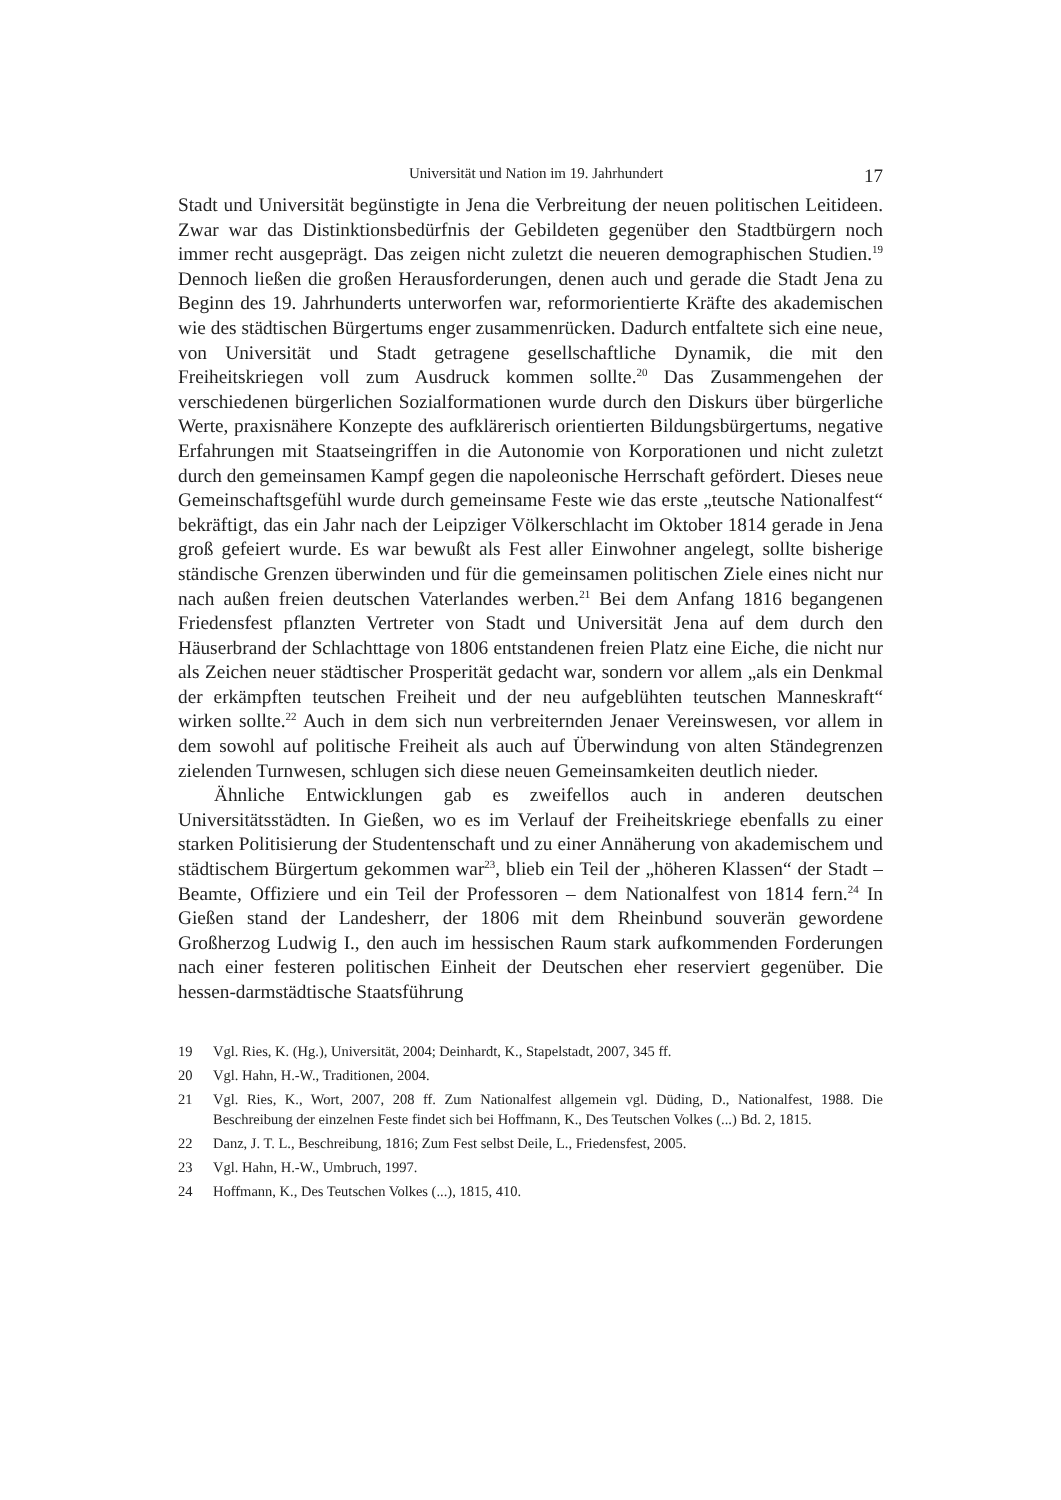Universität und Nation im 19. Jahrhundert
17
Stadt und Universität begünstigte in Jena die Verbreitung der neuen politischen Leitideen. Zwar war das Distinktionsbedürfnis der Gebildeten gegenüber den Stadtbürgern noch immer recht ausgeprägt. Das zeigen nicht zuletzt die neueren demographischen Studien.<sup>19</sup> Dennoch ließen die großen Herausforderungen, denen auch und gerade die Stadt Jena zu Beginn des 19. Jahrhunderts unterworfen war, reformorientierte Kräfte des akademischen wie des städtischen Bürgertums enger zusammenrücken. Dadurch entfaltete sich eine neue, von Universität und Stadt getragene gesellschaftliche Dynamik, die mit den Freiheitskriegen voll zum Ausdruck kommen sollte.<sup>20</sup> Das Zusammengehen der verschiedenen bürgerlichen Sozialformationen wurde durch den Diskurs über bürgerliche Werte, praxisnähere Konzepte des aufklärerisch orientierten Bildungsbürgertums, negative Erfahrungen mit Staatseingriffen in die Autonomie von Korporationen und nicht zuletzt durch den gemeinsamen Kampf gegen die napoleonische Herrschaft gefördert. Dieses neue Gemeinschaftsgefühl wurde durch gemeinsame Feste wie das erste „teutsche Nationalfest“ bekräftigt, das ein Jahr nach der Leipziger Völkerschlacht im Oktober 1814 gerade in Jena groß gefeiert wurde. Es war bewußt als Fest aller Einwohner angelegt, sollte bisherige ständische Grenzen überwinden und für die gemeinsamen politischen Ziele eines nicht nur nach außen freien deutschen Vaterlandes werben.<sup>21</sup> Bei dem Anfang 1816 begangenen Friedensfest pflanzten Vertreter von Stadt und Universität Jena auf dem durch den Häuserbrand der Schlachttage von 1806 entstandenen freien Platz eine Eiche, die nicht nur als Zeichen neuer städtischer Prosperität gedacht war, sondern vor allem „als ein Denkmal der erkämpften teutschen Freiheit und der neu aufgeblühten teutschen Manneskraft“ wirken sollte.<sup>22</sup> Auch in dem sich nun verbreiternden Jenaer Vereinswesen, vor allem in dem sowohl auf politische Freiheit als auch auf Überwindung von alten Ständegrenzen zielenden Turnwesen, schlugen sich diese neuen Gemeinsamkeiten deutlich nieder.
Ähnliche Entwicklungen gab es zweifellos auch in anderen deutschen Universitätsstädten. In Gießen, wo es im Verlauf der Freiheitskriege ebenfalls zu einer starken Politisierung der Studentenschaft und zu einer Annäherung von akademischem und städtischem Bürgertum gekommen war<sup>23</sup>, blieb ein Teil der „höheren Klassen“ der Stadt – Beamte, Offiziere und ein Teil der Professoren – dem Nationalfest von 1814 fern.<sup>24</sup> In Gießen stand der Landesherr, der 1806 mit dem Rheinbund souverän gewordene Großherzog Ludwig I., den auch im hessischen Raum stark aufkommenden Forderungen nach einer festeren politischen Einheit der Deutschen eher reserviert gegenüber. Die hessen-darmstädtische Staatsführung
19 Vgl. Ries, K. (Hg.), Universität, 2004; Deinhardt, K., Stapelstadt, 2007, 345 ff.
20 Vgl. Hahn, H.-W., Traditionen, 2004.
21 Vgl. Ries, K., Wort, 2007, 208 ff. Zum Nationalfest allgemein vgl. Düding, D., Nationalfest, 1988. Die Beschreibung der einzelnen Feste findet sich bei Hoffmann, K., Des Teutschen Volkes (...) Bd. 2, 1815.
22 Danz, J. T. L., Beschreibung, 1816; Zum Fest selbst Deile, L., Friedensfest, 2005.
23 Vgl. Hahn, H.-W., Umbruch, 1997.
24 Hoffmann, K., Des Teutschen Volkes (...), 1815, 410.